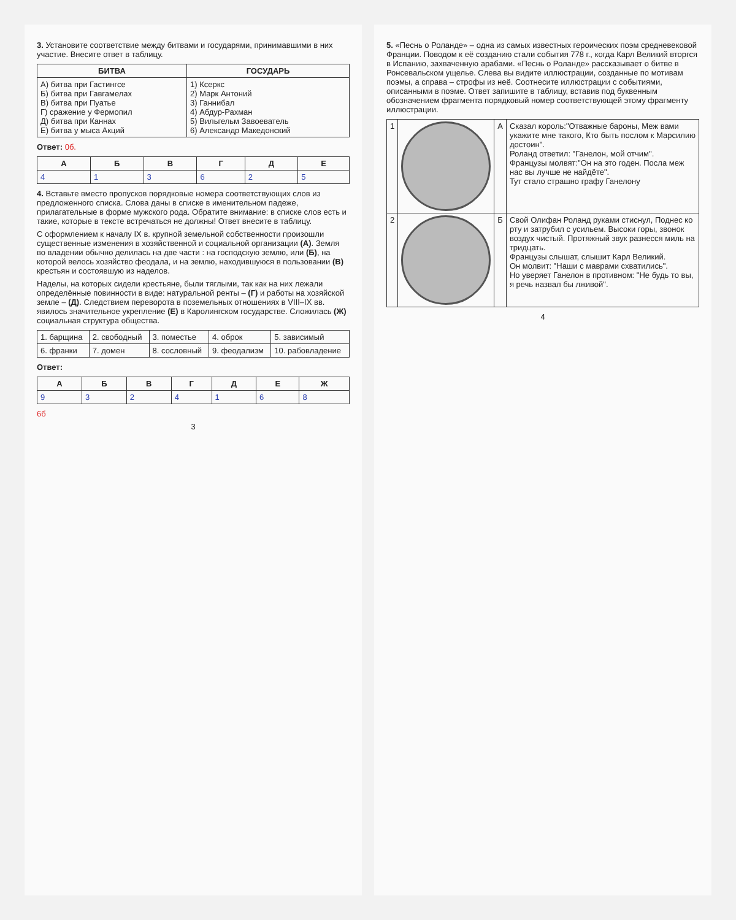3. Установите соответствие между битвами и государями, принимавшими в них участие. Внесите ответ в таблицу.
| БИТВА | ГОСУДАРЬ |
| --- | --- |
| А) битва при Гастингсе Б) битва при Гавгамелах В) битва при Пуатье Г) сражение у Фермопил Д) битва при Каннах Е) битва у мыса Акций | 1) Ксеркс 2) Марк Антоний 3) Ганнибал 4) Абдур-Рахман 5) Вильгельм Завоеватель 6) Александр Македонский |
Ответ: 0б.
| А | Б | В | Г | Д | Е |
| --- | --- | --- | --- | --- | --- |
| 4 | 1 | 3 | 6 | 2 | 5 |
4. Вставьте вместо пропусков порядковые номера соответствующих слов из предложенного списка. Слова даны в списке в именительном падеже, прилагательные в форме мужского рода. Обратите внимание: в списке слов есть и такие, которые в тексте встречаться не должны! Ответ внесите в таблицу.
С оформлением к началу IX в. крупной земельной собственности произошли существенные изменения в хозяйственной и социальной организации (А). Земля во владении обычно делилась на две части : на господскую землю, или (Б), на которой велось хозяйство феодала, и на землю, находившуюся в пользовании (В) крестьян и состоявшую из наделов.
Наделы, на которых сидели крестьяне, были тяглыми, так как на них лежали определённые повинности в виде: натуральной ренты – (Г) и работы на хозяйской земле – (Д). Следствием переворота в поземельных отношениях в VIII–IX вв. явилось значительное укрепление (Е) в Каролингском государстве. Сложилась (Ж) социальная структура общества.
| 1. барщина | 2. свободный | 3. поместье | 4. оброк | 5. зависимый |
| 6. франки | 7. домен | 8. сословный | 9. феодализм | 10. рабовладение |
Ответ:
| А | Б | В | Г | Д | Е | Ж |
| --- | --- | --- | --- | --- | --- | --- |
| 9 | 3 | 2 | 4 | 1 | 6 | 8 |
6б
3
5. «Песнь о Роланде» – одна из самых известных героических поэм средневековой Франции. Поводом к её созданию стали события 778 г., когда Карл Великий вторгся в Испанию, захваченную арабами. «Песнь о Роланде» рассказывает о битве в Ронсевальском ущелье. Слева вы видите иллюстрации, созданные по мотивам поэмы, а справа – строфы из неё. Соотнесите иллюстрации с событиями, описанными в поэме. Ответ запишите в таблицу, вставив под буквенным обозначением фрагмента порядковый номер соответствующей этому фрагменту иллюстрации.
| 1 | | А | Сказал король:"Отважные бароны, Меж вами укажите мне такого, Кто быть послом к Марсилию достоин". Роланд ответил: "Ганелон, мой отчим". Французы молвят:"Он на это годен. Посла меж нас вы лучше не найдёте". Тут стало страшно графу Ганелону |
| 2 | | Б | Свой Олифан Роланд руками стиснул, Поднес ко рту и затрубил с усильем. Высоки горы, звонок воздух чистый. Протяжный звук разнесся миль на тридцать. Французы слышат, слышит Карл Великий. Он молвит: "Наши с маврами схватились". Но уверяет Ганелон в противном: "Не будь то вы, я речь назвал бы лживой". |
4